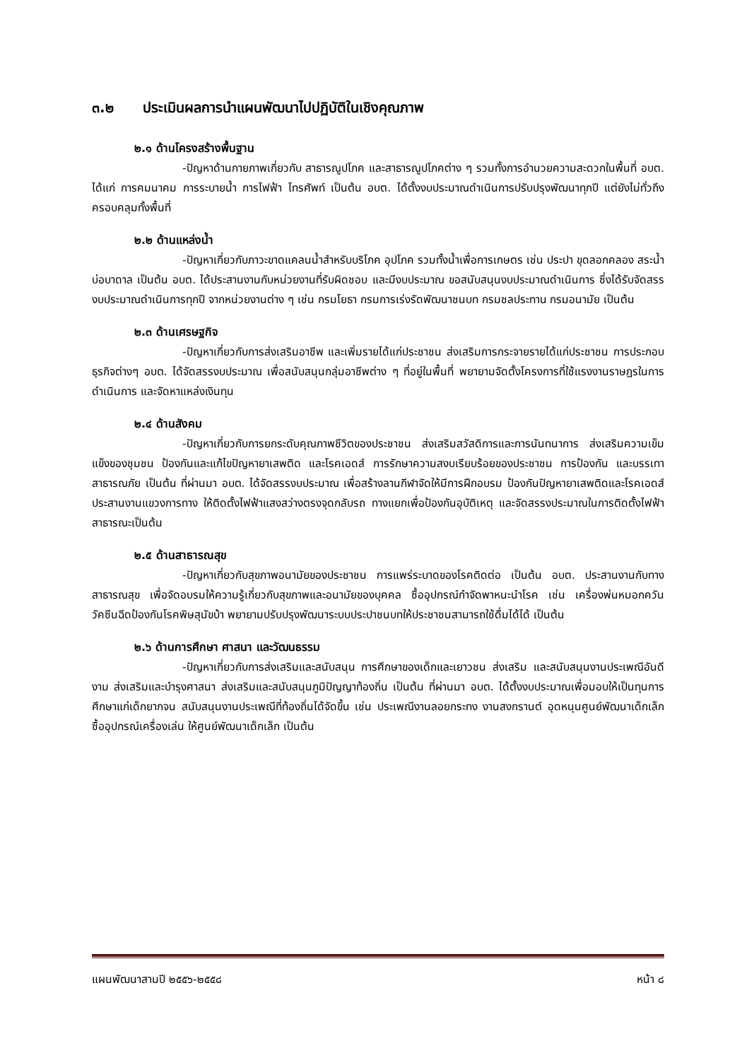๓.๒ ประเมินผลการนำแผนพัฒนาไปปฏิบัติในเชิงคุณภาพ
๒.๑ ด้านโครงสร้างพื้นฐาน
-ปัญหาด้านกายภาพเกี่ยวกับ สาธารณูปโภค และสาธารณูปโภคต่าง ๆ รวมทั้งการอำนวยความสะดวกในพื้นที่ อบต. ได้แก่ การคมนาคม การระบายน้ำ การไฟฟ้า โทรศัพท์ เป็นต้น อบต. ได้ตั้งงบประมาณดำเนินการปรับปรุงพัฒนาทุกปี แต่ยังไม่ทั่วถึงครอบคลุมทั้งพื้นที่
๒.๒ ด้านแหล่งน้ำ
-ปัญหาเกี่ยวกับภาวะขาดแคลนน้ำสำหรับบริโภค อุปโภค รวมทั้งน้ำเพื่อการเกษตร เช่น ประปา ขุดลอกคลอง สระน้ำ บ่อบาดาล เป็นต้น อบต. ได้ประสานงานกับหน่วยงานที่รับผิดชอบ และมีงบประมาณ ขอสนับสนุนงบประมาณดำเนินการ ซึ่งได้รับจัดสรรงบประมาณดำเนินการทุกปี จากหน่วยงานต่าง ๆ เช่น กรมโยธา กรมการเร่งรัดพัฒนาชนบท กรมชลประทาน กรมอนามัย เป็นต้น
๒.๓ ด้านเศรษฐกิจ
-ปัญหาเกี่ยวกับการส่งเสริมอาชีพ และเพิ่มรายได้แก่ประชาชน ส่งเสริมการกระจายรายได้แก่ประชาชน การประกอบธุรกิจต่างๆ อบต. ได้จัดสรรงบประมาณ เพื่อสนับสนุนกลุ่มอาชีพต่าง ๆ ที่อยู่ในพื้นที่ พยายามจัดตั้งโครงการที่ใช้แรงงานราษฎรในการดำเนินการ และจัดหาแหล่งเงินทุน
๒.๔ ด้านสังคม
-ปัญหาเกี่ยวกับการยกระดับคุณภาพชีวิตของประชาชน ส่งเสริมสวัสดิการและการนันทนาการ ส่งเสริมความเข็มแข็งของชุมชน ป้องกันและแก้ไขปัญหายาเสพติด และโรคเอดส์ การรักษาความสงบเรียบร้อยของประชาชน การป้องกัน และบรรเทา สาธารณภัย เป็นต้น ที่ผ่านมา อบต. ได้จัดสรรงบประมาณ เพื่อสร้างลานกีฬาจัดให้มีการฝึกอบรม ป้องกันปัญหายาเสพติดและโรคเอดส์ประสานงานแขวงการทาง ให้ติดตั้งไฟฟ้าแสงสว่างตรงจุดกลับรถ ทางแยกเพื่อป้องกันอุบัติเหตุ และจัดสรรงประมาณในการติดตั้งไฟฟ้าสาธารณะเป็นต้น
๒.๕ ด้านสาธารณสุข
-ปัญหาเกี่ยวกับสุขภาพอนามัยของประชาชน การแพร่ระบาดของโรคติดต่อ เป็นต้น อบต. ประสานงานกับทางสาธารณสุข เพื่อจัดอบรมให้ความรู้เกี่ยวกับสุขภาพและอนามัยของบุคคล ซื้ออุปกรณ์กำจัดพาหนะนำโรค เช่น เครื่องพ่นหมอกควัน วัคซีนฉีดป้องกันโรคพิษสุนัขบ้า พยายามปรับปรุงพัฒนาระบบประปาชนบทให้ประชาชนสามารถใช้ดื่มได้ได้ เป็นต้น
๒.๖ ด้านการศึกษา ศาสนา และวัฒนธรรม
-ปัญหาเกี่ยวกับการส่งเสริมและสนับสนุน การศึกษาของเด็กและเยาวชน ส่งเสริม และสนับสนุนงานประเพณีอันดีงาม ส่งเสริมและบำรุงศาสนา ส่งเสริมและสนับสนุนภูมิปัญญาท้องถิ่น เป็นต้น ที่ผ่านมา อบต. ได้ตั้งงบประมาณเพื่อมอบให้เป็นทุนการศึกษาแก่เด็กยากจน สนับสนุนงานประเพณีที่ท้องถิ่นได้จัดขึ้น เช่น ประเพณีงานลอยกระทง งานสงกรานต์ อุดหนุนศูนย์พัฒนาเด็กเล็ก ซื้ออุปกรณ์เครื่องเล่น ให้ศูนย์พัฒนาเด็กเล็ก เป็นต้น
แผนพัฒนาสามปี ๒๕๕๖-๒๕๕๘ หน้า ๘